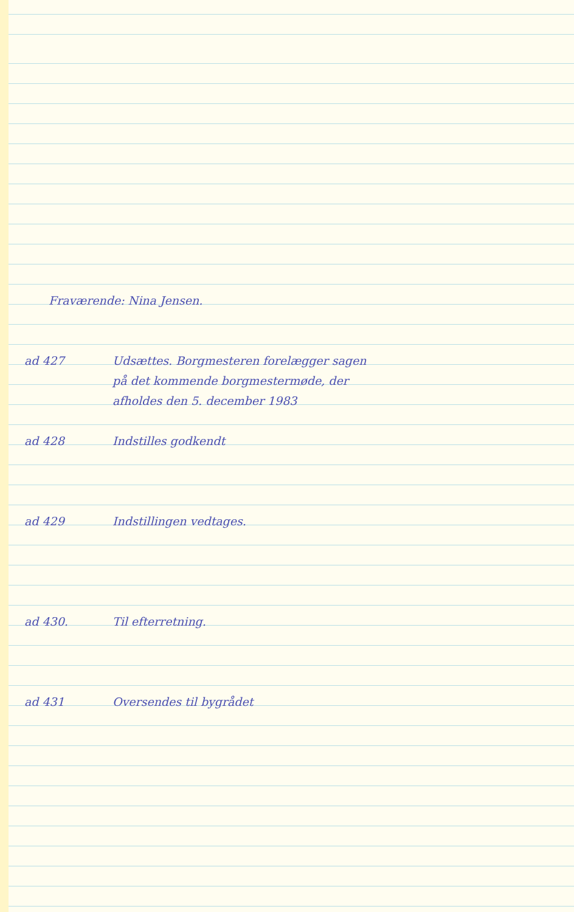Fraværende: Nina Jensen.
ad 427 Udsættes. Borgmesteren forelægger sagen
på det kommende borgmestermøde, der
afholdes den 5. december 1983
ad 428 Indstilles godkendt
ad 429 Indstillingen vedtages.
ad 430. Til efterretning.
ad 431 Oversendes til bygrådet